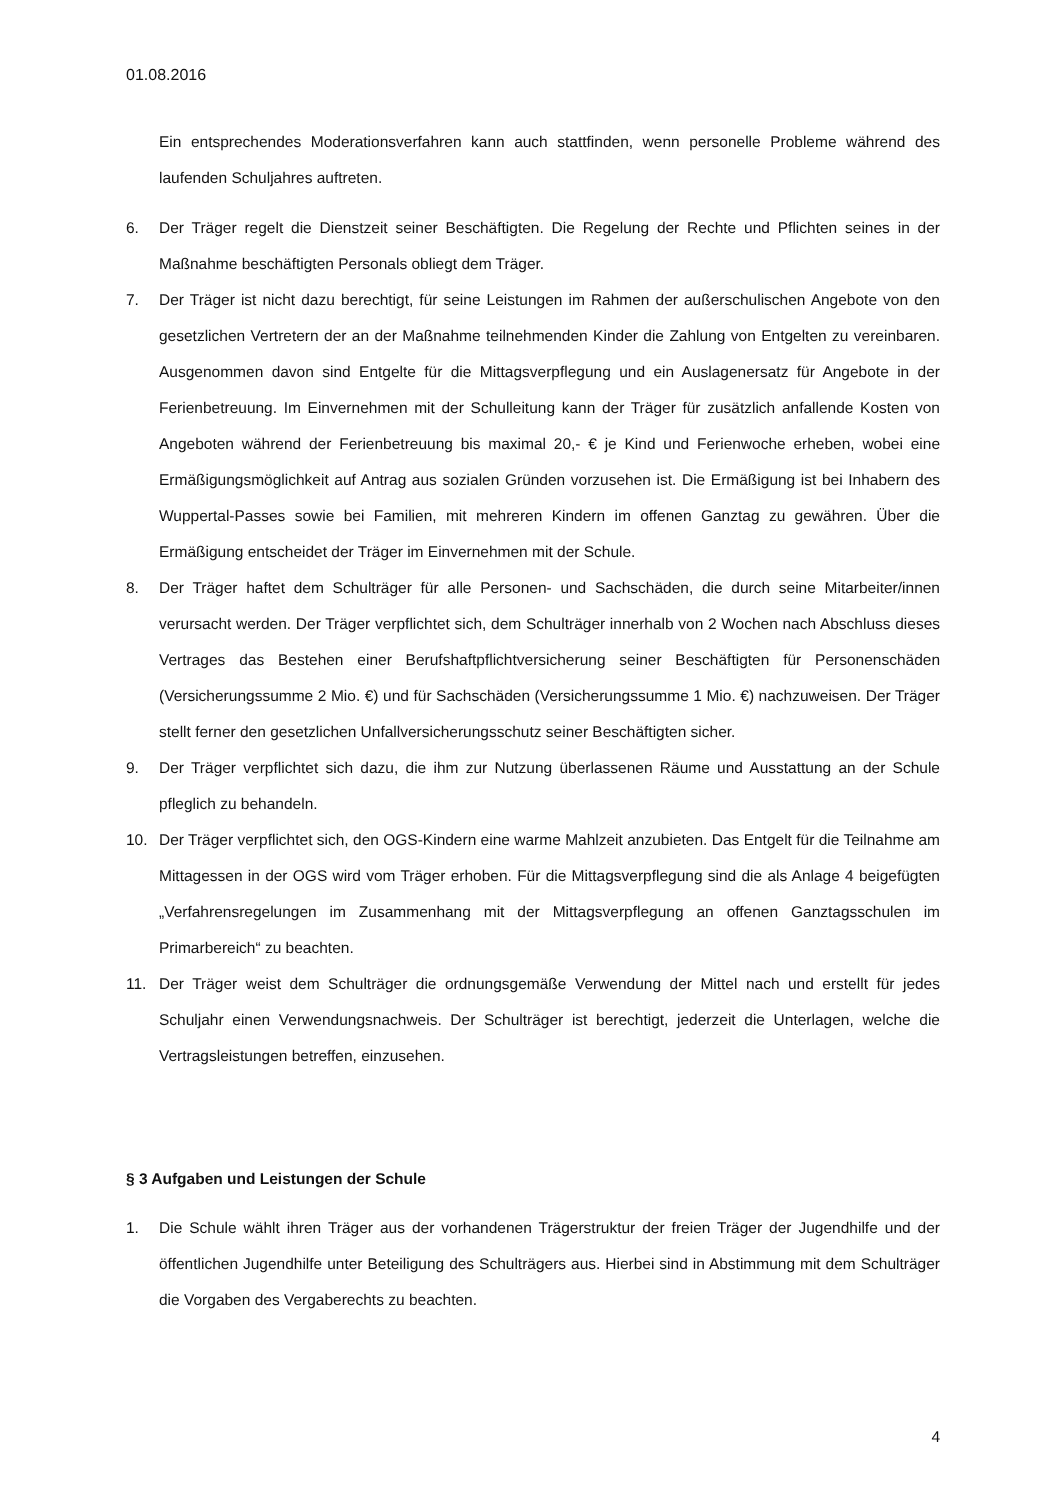01.08.2016
Ein entsprechendes Moderationsverfahren kann auch stattfinden, wenn personelle Probleme während des laufenden Schuljahres auftreten.
6. Der Träger regelt die Dienstzeit seiner Beschäftigten. Die Regelung der Rechte und Pflichten seines in der Maßnahme beschäftigten Personals obliegt dem Träger.
7. Der Träger ist nicht dazu berechtigt, für seine Leistungen im Rahmen der außerschulischen Angebote von den gesetzlichen Vertretern der an der Maßnahme teilnehmenden Kinder die Zahlung von Entgelten zu vereinbaren. Ausgenommen davon sind Entgelte für die Mittagsverpflegung und ein Auslagenersatz für Angebote in der Ferienbetreuung. Im Einvernehmen mit der Schulleitung kann der Träger für zusätzlich anfallende Kosten von Angeboten während der Ferienbetreuung bis maximal 20,- € je Kind und Ferienwoche erheben, wobei eine Ermäßigungsmöglichkeit auf Antrag aus sozialen Gründen vorzusehen ist. Die Ermäßigung ist bei Inhabern des Wuppertal-Passes sowie bei Familien, mit mehreren Kindern im offenen Ganztag zu gewähren. Über die Ermäßigung entscheidet der Träger im Einvernehmen mit der Schule.
8. Der Träger haftet dem Schulträger für alle Personen- und Sachschäden, die durch seine Mitarbeiter/innen verursacht werden. Der Träger verpflichtet sich, dem Schulträger innerhalb von 2 Wochen nach Abschluss dieses Vertrages das Bestehen einer Berufshaftpflichtversicherung seiner Beschäftigten für Personenschäden (Versicherungssumme 2 Mio. €) und für Sachschäden (Versicherungssumme 1 Mio. €) nachzuweisen. Der Träger stellt ferner den gesetzlichen Unfallversicherungsschutz seiner Beschäftigten sicher.
9. Der Träger verpflichtet sich dazu, die ihm zur Nutzung überlassenen Räume und Ausstattung an der Schule pfleglich zu behandeln.
10. Der Träger verpflichtet sich, den OGS-Kindern eine warme Mahlzeit anzubieten. Das Entgelt für die Teilnahme am Mittagessen in der OGS wird vom Träger erhoben. Für die Mittagsverpflegung sind die als Anlage 4 beigefügten „Verfahrensregelungen im Zusammenhang mit der Mittagsverpflegung an offenen Ganztagsschulen im Primarbereich“ zu beachten.
11. Der Träger weist dem Schulträger die ordnungsgemäße Verwendung der Mittel nach und erstellt für jedes Schuljahr einen Verwendungsnachweis. Der Schulträger ist berechtigt, jederzeit die Unterlagen, welche die Vertragsleistungen betreffen, einzusehen.
§ 3 Aufgaben und Leistungen der Schule
1. Die Schule wählt ihren Träger aus der vorhandenen Trägerstruktur der freien Träger der Jugendhilfe und der öffentlichen Jugendhilfe unter Beteiligung des Schulträgers aus. Hierbei sind in Abstimmung mit dem Schulträger die Vorgaben des Vergaberechts zu beachten.
4